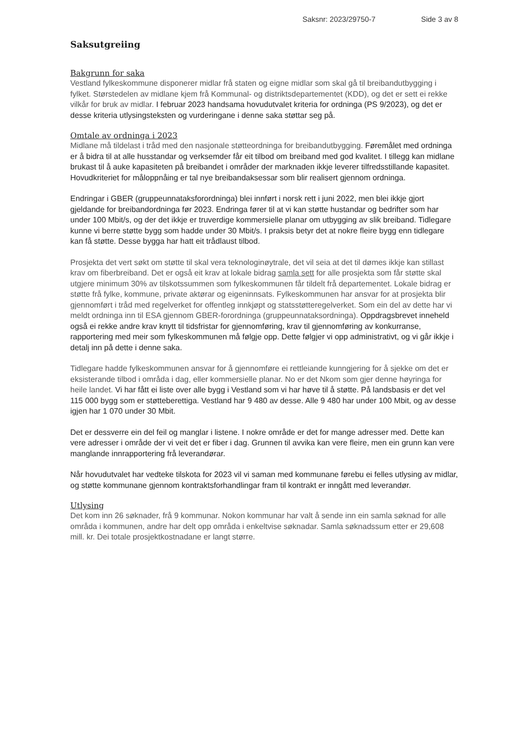Saksnr: 2023/29750-7 Side 3 av 8
Saksutgreiing
Bakgrunn for saka
Vestland fylkeskommune disponerer midlar frå staten og eigne midlar som skal gå til breibandutbygging i fylket. Størstedelen av midlane kjem frå Kommunal- og distriktsdepartementet (KDD), og det er sett ei rekke vilkår for bruk av midlar. I februar 2023 handsama hovudutvalet kriteria for ordninga (PS 9/2023), og det er desse kriteria utlysingsteksten og vurderingane i denne saka støttar seg på.
Omtale av ordninga i 2023
Midlane må tildelast i tråd med den nasjonale støtteordninga for breibandutbygging. Føremålet med ordninga er å bidra til at alle husstandar og verksemder får eit tilbod om breiband med god kvalitet. I tillegg kan midlane brukast til å auke kapasiteten på breibandet i områder der marknaden ikkje leverer tilfredsstillande kapasitet. Hovudkriteriet for måloppnåing er tal nye breibandaksessar som blir realisert gjennom ordninga.
Endringar i GBER (gruppeunnataksforordninga) blei innført i norsk rett i juni 2022, men blei ikkje gjort gjeldande for breibandordninga før 2023. Endringa fører til at vi kan støtte hustandar og bedrifter som har under 100 Mbit/s, og der det ikkje er truverdige kommersielle planar om utbygging av slik breiband. Tidlegare kunne vi berre støtte bygg som hadde under 30 Mbit/s. I praksis betyr det at nokre fleire bygg enn tidlegare kan få støtte. Desse bygga har hatt eit trådlaust tilbod.
Prosjekta det vert søkt om støtte til skal vera teknologinøytrale, det vil seia at det til dømes ikkje kan stillast krav om fiberbreiband. Det er også eit krav at lokale bidrag samla sett for alle prosjekta som får støtte skal utgjere minimum 30% av tilskotssummen som fylkeskommunen får tildelt frå departementet. Lokale bidrag er støtte frå fylke, kommune, private aktørar og eigeninnsats. Fylkeskommunen har ansvar for at prosjekta blir gjennomført i tråd med regelverket for offentleg innkjøpt og statsstøtteregelverket. Som ein del av dette har vi meldt ordninga inn til ESA gjennom GBER-forordninga (gruppeunnataksordninga). Oppdragsbrevet inneheld også ei rekke andre krav knytt til tidsfristar for gjennomføring, krav til gjennomføring av konkurranse, rapportering med meir som fylkeskommunen må følgje opp. Dette følgjer vi opp administrativt, og vi går ikkje i detalj inn på dette i denne saka.
Tidlegare hadde fylkeskommunen ansvar for å gjennomføre ei rettleiande kunngjering for å sjekke om det er eksisterande tilbod i områda i dag, eller kommersielle planar. No er det Nkom som gjer denne høyringa for heile landet. Vi har fått ei liste over alle bygg i Vestland som vi har høve til å støtte. På landsbasis er det vel 115 000 bygg som er støtteberettiga. Vestland har 9 480 av desse. Alle 9 480 har under 100 Mbit, og av desse igjen har 1 070 under 30 Mbit.
Det er dessverre ein del feil og manglar i listene. I nokre område er det for mange adresser med. Dette kan vere adresser i område der vi veit det er fiber i dag. Grunnen til avvika kan vere fleire, men ein grunn kan vere manglande innrapportering frå leverandørar.
Når hovudutvalet har vedteke tilskota for 2023 vil vi saman med kommunane førebu ei felles utlysing av midlar, og støtte kommunane gjennom kontraktsforhandlingar fram til kontrakt er inngått med leverandør.
Utlysing
Det kom inn 26 søknader, frå 9 kommunar. Nokon kommunar har valt å sende inn ein samla søknad for alle områda i kommunen, andre har delt opp områda i enkeltvise søknadar. Samla søknadssum etter er 29,608 mill. kr. Dei totale prosjektkostnadane er langt større.